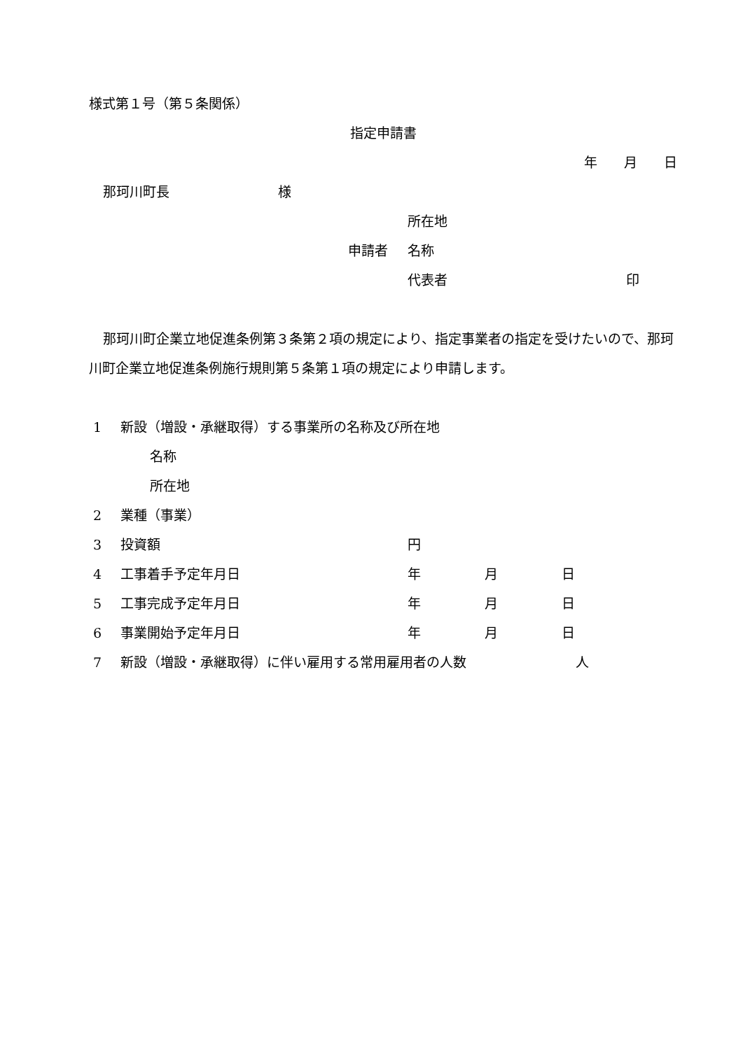様式第１号（第５条関係）
指定申請書
年　　月　　日
那珂川町長 様
所在地
申請者 名称
代表者 印
那珂川町企業立地促進条例第３条第２項の規定により、指定事業者の指定を受けたいので、那珂川町企業立地促進条例施行規則第５条第１項の規定により申請します。
1 新設（増設・承継取得）する事業所の名称及び所在地
名称
所在地
2 業種（事業）
3 投資額 円
4 工事着手予定年月日 年 月 日
5 工事完成予定年月日 年 月 日
6 事業開始予定年月日 年 月 日
7 新設（増設・承継取得）に伴い雇用する常用雇用者の人数 人